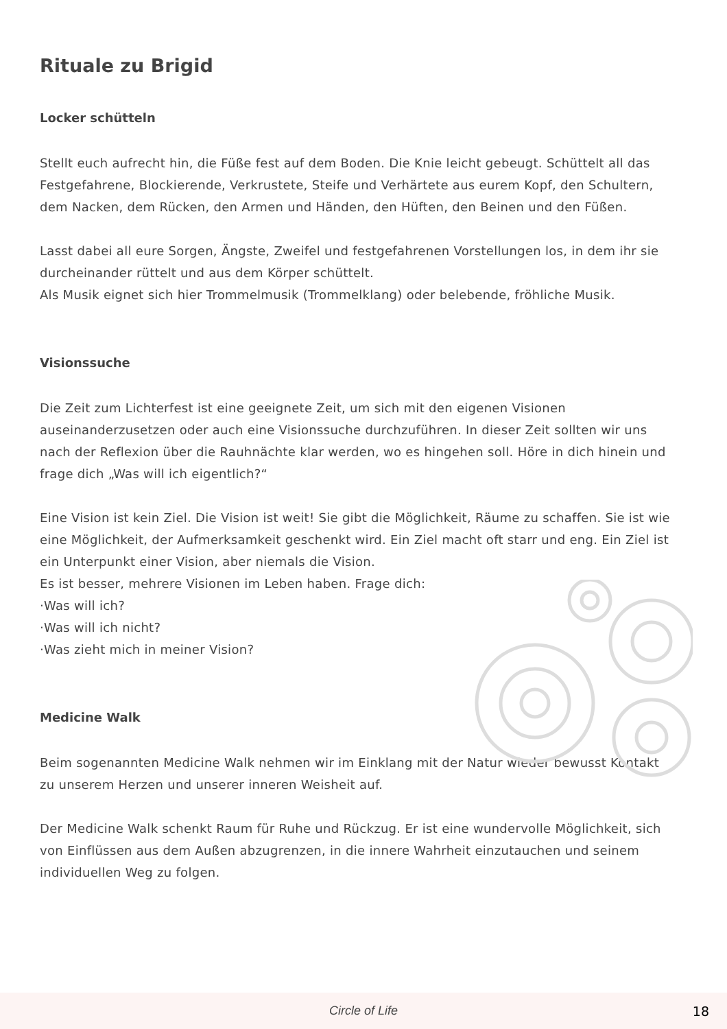Rituale zu Brigid
Locker schütteln
Stellt euch aufrecht hin, die Füße fest auf dem Boden. Die Knie leicht gebeugt. Schüttelt all das Festgefahrene, Blockierende, Verkrustete, Steife und Verhärtete aus eurem Kopf, den Schultern, dem Nacken, dem Rücken, den Armen und Händen, den Hüften, den Beinen und den Füßen.
Lasst dabei all eure Sorgen, Ängste, Zweifel und festgefahrenen Vorstellungen los, in dem ihr sie durcheinander rüttelt und aus dem Körper schüttelt.
Als Musik eignet sich hier Trommelmusik (Trommelklang) oder belebende, fröhliche Musik.
Visionssuche
Die Zeit zum Lichterfest ist eine geeignete Zeit, um sich mit den eigenen Visionen auseinanderzusetzen oder auch eine Visionssuche durchzuführen. In dieser Zeit sollten wir uns nach der Reflexion über die Rauhnächte klar werden, wo es hingehen soll. Höre in dich hinein und frage dich „Was will ich eigentlich?“
Eine Vision ist kein Ziel. Die Vision ist weit! Sie gibt die Möglichkeit, Räume zu schaffen. Sie ist wie eine Möglichkeit, der Aufmerksamkeit geschenkt wird. Ein Ziel macht oft starr und eng. Ein Ziel ist ein Unterpunkt einer Vision, aber niemals die Vision.
Es ist besser, mehrere Visionen im Leben haben. Frage dich:
·Was will ich?
·Was will ich nicht?
·Was zieht mich in meiner Vision?
Medicine Walk
Beim sogenannten Medicine Walk nehmen wir im Einklang mit der Natur wieder bewusst Kontakt zu unserem Herzen und unserer inneren Weisheit auf.
Der Medicine Walk schenkt Raum für Ruhe und Rückzug. Er ist eine wundervolle Möglichkeit, sich von Einflüssen aus dem Außen abzugrenzen, in die innere Wahrheit einzutauchen und seinem individuellen Weg zu folgen.
Circle of Life 18